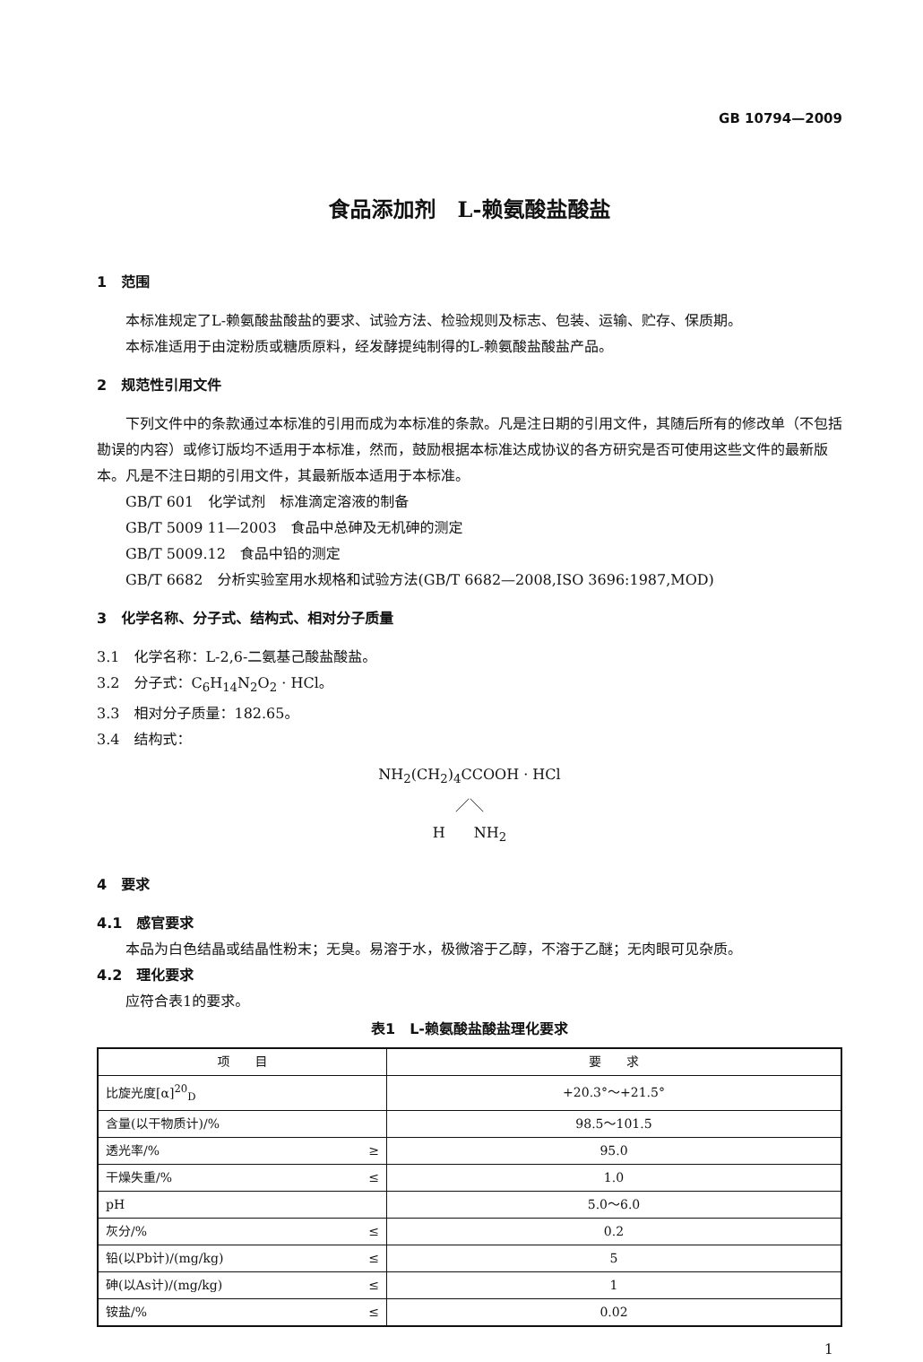GB 10794—2009
食品添加剂　L-赖氨酸盐酸盐
1　范围
本标准规定了L-赖氨酸盐酸盐的要求、试验方法、检验规则及标志、包装、运输、贮存、保质期。
本标准适用于由淀粉质或糖质原料，经发酵提纯制得的L-赖氨酸盐酸盐产品。
2　规范性引用文件
下列文件中的条款通过本标准的引用而成为本标准的条款。凡是注日期的引用文件，其随后所有的修改单（不包括勘误的内容）或修订版均不适用于本标准，然而，鼓励根据本标准达成协议的各方研究是否可使用这些文件的最新版本。凡是不注日期的引用文件，其最新版本适用于本标准。
GB/T 601　化学试剂　标准滴定溶液的制备
GB/T 5009 11—2003　食品中总砷及无机砷的测定
GB/T 5009.12　食品中铅的测定
GB/T 6682　分析实验室用水规格和试验方法(GB/T 6682—2008,ISO 3696:1987,MOD)
3　化学名称、分子式、结构式、相对分子质量
3.1　化学名称：L-2,6-二氨基己酸盐酸盐。
3.2　分子式：C<sub>6</sub>H<sub>14</sub>N<sub>2</sub>O<sub>2</sub> · HCl。
3.3　相对分子质量：182.65。
3.4　结构式：
NH<sub>2</sub>(CH<sub>2</sub>)<sub>4</sub>CCOOH · HCl
／＼
H　　NH<sub>2</sub>
4　要求
4.1　感官要求
本品为白色结晶或结晶性粉末；无臭。易溶于水，极微溶于乙醇，不溶于乙醚；无肉眼可见杂质。
4.2　理化要求
应符合表1的要求。
表1　L-赖氨酸盐酸盐理化要求
| 项 目 | | 要 求 |
| --- | --- | --- |
| 比旋光度[α]<sup>20</sup><sub>D</sub> | | +20.3°～+21.5° |
| 含量(以干物质计)/% | | 98.5～101.5 |
| 透光率/% | ≥ | 95.0 |
| 干燥失重/% | ≤ | 1.0 |
| pH | | 5.0～6.0 |
| 灰分/% | ≤ | 0.2 |
| 铅(以Pb计)/(mg/kg) | ≤ | 5 |
| 砷(以As计)/(mg/kg) | ≤ | 1 |
| 铵盐/% | ≤ | 0.02 |
1